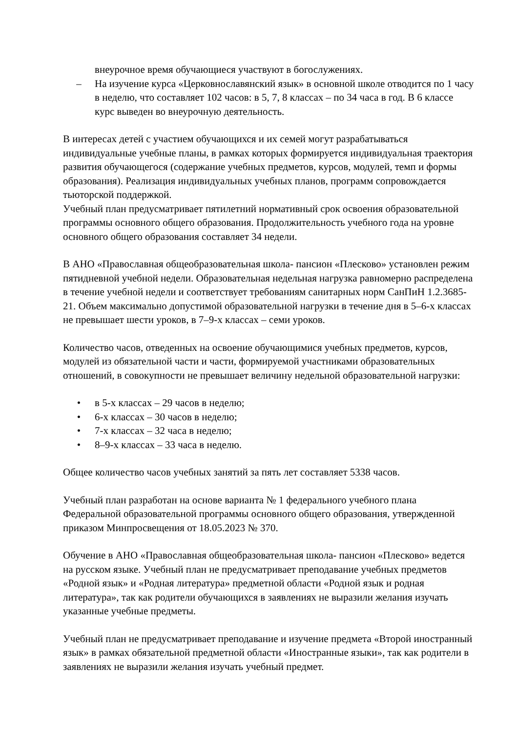внеурочное время обучающиеся участвуют в богослужениях.
– На изучение курса «Церковнославянский язык» в основной школе отводится по 1 часу в неделю, что составляет 102 часов: в 5, 7, 8 классах – по 34 часа в год. В 6 классе курс выведен во внеурочную деятельность.
В интересах детей с участием обучающихся и их семей могут разрабатываться индивидуальные учебные планы, в рамках которых формируется индивидуальная траектория развития обучающегося (содержание учебных предметов, курсов, модулей, темп и формы образования). Реализация индивидуальных учебных планов, программ сопровождается тьюторской поддержкой.
Учебный план предусматривает пятилетний нормативный срок освоения образовательной программы основного общего образования. Продолжительность учебного года на уровне основного общего образования составляет 34 недели.
В АНО «Православная общеобразовательная школа- пансион «Плесково» установлен режим пятидневной учебной недели. Образовательная недельная нагрузка равномерно распределена в течение учебной недели и соответствует требованиям санитарных норм СанПиН 1.2.3685-21. Объем максимально допустимой образовательной нагрузки в течение дня в 5–6-х классах не превышает шести уроков, в 7–9-х классах – семи уроков.
Количество часов, отведенных на освоение обучающимися учебных предметов, курсов, модулей из обязательной части и части, формируемой участниками образовательных отношений, в совокупности не превышает величину недельной образовательной нагрузки:
• в 5-х классах – 29 часов в неделю;
• 6-х классах – 30 часов в неделю;
• 7-х классах – 32 часа в неделю;
• 8–9-х классах – 33 часа в неделю.
Общее количество часов учебных занятий за пять лет составляет 5338 часов.
Учебный план разработан на основе варианта № 1 федерального учебного плана Федеральной образовательной программы основного общего образования, утвержденной приказом Минпросвещения от 18.05.2023 № 370.
Обучение в АНО «Православная общеобразовательная школа- пансион «Плесково» ведется на русском языке. Учебный план не предусматривает преподавание учебных предметов «Родной язык» и «Родная литература» предметной области «Родной язык и родная литература», так как родители обучающихся в заявлениях не выразили желания изучать указанные учебные предметы.
Учебный план не предусматривает преподавание и изучение предмета «Второй иностранный язык» в рамках обязательной предметной области «Иностранные языки», так как родители в заявлениях не выразили желания изучать учебный предмет.